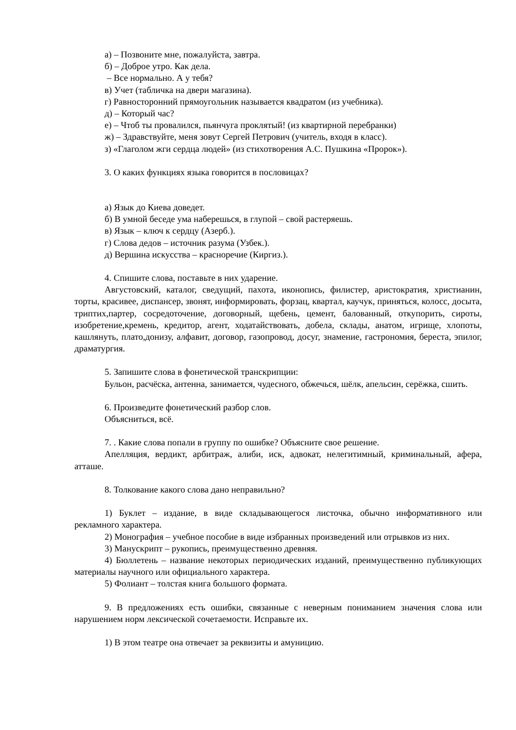а) – Позвоните мне, пожалуйста, завтра.
б) – Доброе утро. Как дела.
– Все нормально. А у тебя?
в) Учет (табличка на двери магазина).
г) Равносторонний прямоугольник называется квадратом (из учебника).
д) – Который час?
е) – Чтоб ты провалился, пьянчуга проклятый! (из квартирной перебранки)
ж) – Здравствуйте, меня зовут Сергей Петрович (учитель, входя в класс).
з) «Глаголом жги сердца людей» (из стихотворения А.С. Пушкина «Пророк»).
3. О каких функциях языка говорится в пословицах?
а) Язык до Киева доведет.
б) В умной беседе ума наберешься, в глупой – свой растеряешь.
в) Язык – ключ к сердцу (Азерб.).
г) Слова дедов – источник разума (Узбек.).
д) Вершина искусства – красноречие (Киргиз.).
4. Спишите слова, поставьте в них ударение.
Августовский, каталог, сведущий, пахота, иконопись, филистер, аристократия, христианин, торты, красивее, диспансер, звонят, информировать, форзац, квартал, каучук, приняться, колосс, досыта, триптих,партер, сосредоточение, договорный, щебень, цемент, балованный, откупорить, сироты, изобретение,кремень, кредитор, агент, ходатайствовать, добела, склады, анатом, игрище, хлопоты, кашлянуть, плато,донизу, алфавит, договор, газопровод, досуг, знамение, гастрономия, береста, эпилог, драматургия.
5. Запишите слова в фонетической транскрипции:
Бульон, расчёска, антенна, занимается, чудесного, обжечься, шёлк, апельсин, серёжка, сшить.
6. Произведите фонетический разбор слов.
Объясниться, всё.
7. . Какие слова попали в группу по ошибке? Объясните свое решение.
Апелляция, вердикт, арбитраж, алиби, иск, адвокат, нелегитимный, криминальный, афера, атташе.
8. Толкование какого слова дано неправильно?
1) Буклет – издание, в виде складывающегося листочка, обычно информативного или рекламного характера.
2) Монография – учебное пособие в виде избранных произведений или отрывков из них.
3) Манускрипт – рукопись, преимущественно древняя.
4) Бюллетень – название некоторых периодических изданий, преимущественно публикующих материалы научного или официального характера.
5) Фолиант – толстая книга большого формата.
9. В предложениях есть ошибки, связанные с неверным пониманием значения слова или нарушением норм лексической сочетаемости. Исправьте их.
1) В этом театре она отвечает за реквизиты и амуницию.